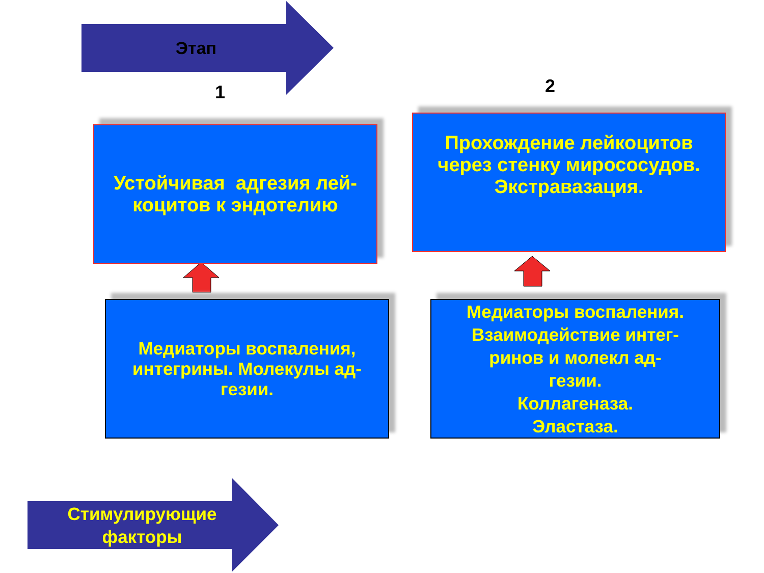Этап
1 2
Устойчивая адгезия лей-
коцитов к эндотелию
Прохождение лейкоцитов
через стенку мирососудов.
Экстравазация.
Медиаторы воспаления,
интегрины. Молекулы ад-
гезии.
Медиаторы воспаления.
Взаимодействие интег-
ринов и молекл ад-
гезии.
Коллагеназа.
Эластаза.
Стимулирующие
факторы